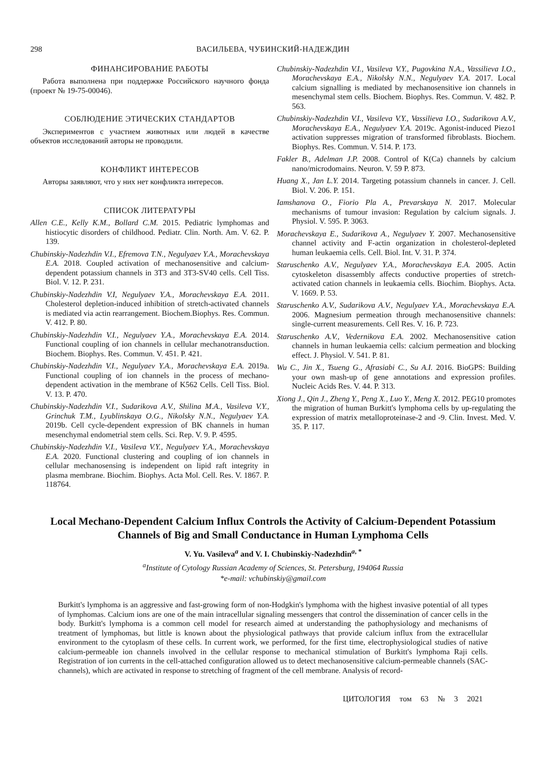298 ВАСИЛЬЕВА, ЧУБИНСКИЙ-НАДЕЖДИН
ФИНАНСИРОВАНИЕ РАБОТЫ
Работа выполнена при поддержке Российского научного фонда (проект № 19-75-00046).
СОБЛЮДЕНИЕ ЭТИЧЕСКИХ СТАНДАРТОВ
Экспериментов с участием животных или людей в качестве объектов исследований авторы не проводили.
КОНФЛИКТ ИНТЕРЕСОВ
Авторы заявляют, что у них нет конфликта интересов.
СПИСОК ЛИТЕРАТУРЫ
Allen C.E., Kelly K.M., Bollard C.M. 2015. Pediatric lymphomas and histiocytic disorders of childhood. Pediatr. Clin. North. Am. V. 62. P. 139.
Chubinskiy-Nadezhdin V.I., Efremova T.N., Negulyaev Y.A., Morachevskaya E.A. 2018. Coupled activation of mechanosensitive and calcium-dependent potassium channels in 3T3 and 3T3-SV40 cells. Cell Tiss. Biol. V. 12. P. 231.
Chubinskiy-Nadezhdin V.I, Negulyaev Y.A., Morachevskaya E.A. 2011. Cholesterol depletion-induced inhibition of stretch-activated channels is mediated via actin rearrangement. Biochem.Biophys. Res. Commun. V. 412. P. 80.
Chubinskiy-Nadezhdin V.I., Negulyaev Y.A., Morachevskaya E.A. 2014. Functional coupling of ion channels in cellular mechanotransduction. Biochem. Biophys. Res. Commun. V. 451. P. 421.
Chubinskiy-Nadezhdin V.I., Negulyaev Y.A., Morachevskaya E.A. 2019a. Functional coupling of ion channels in the process of mechano-dependent activation in the membrane of K562 Cells. Cell Tiss. Biol. V. 13. P. 470.
Chubinskiy-Nadezhdin V.I., Sudarikova A.V., Shilina M.A., Vasileva V.Y., Grinchuk T.M., Lyublinskaya O.G., Nikolsky N.N., Negulyaev Y.A. 2019b. Cell cycle-dependent expression of BK channels in human mesenchymal endometrial stem cells. Sci. Rep. V. 9. P. 4595.
Chubinskiy-Nadezhdin V.I., Vasileva V.Y., Negulyaev Y.A., Morachevskaya E.A. 2020. Functional clustering and coupling of ion channels in cellular mechanosensing is independent on lipid raft integrity in plasma membrane. Biochim. Biophys. Acta Mol. Cell. Res. V. 1867. P. 118764.
Chubinskiy-Nadezhdin V.I., Vasileva V.Y., Pugovkina N.A., Vassilieva I.O., Morachevskaya E.A., Nikolsky N.N., Negulyaev Y.A. 2017. Local calcium signalling is mediated by mechanosensitive ion channels in mesenchymal stem cells. Biochem. Biophys. Res. Commun. V. 482. P. 563.
Chubinskiy-Nadezhdin V.I., Vasileva V.Y., Vassilieva I.O., Sudarikova A.V., Morachevskaya E.A., Negulyaev Y.A. 2019c. Agonist-induced Piezo1 activation suppresses migration of transformed fibroblasts. Biochem. Biophys. Res. Commun. V. 514. P. 173.
Fakler B., Adelman J.P. 2008. Control of K(Ca) channels by calcium nano/microdomains. Neuron. V. 59 P. 873.
Huang X., Jan L.Y. 2014. Targeting potassium channels in cancer. J. Cell. Biol. V. 206. P. 151.
Iamshanova O., Fiorio Pla A., Prevarskaya N. 2017. Molecular mechanisms of tumour invasion: Regulation by calcium signals. J. Physiol. V. 595. P. 3063.
Morachevskaya E., Sudarikova A., Negulyaev Y. 2007. Mechanosensitive channel activity and F-actin organization in cholesterol-depleted human leukaemia cells. Cell. Biol. Int. V. 31. P. 374.
Staruschenko A.V., Negulyaev Y.A., Morachevskaya E.A. 2005. Actin cytoskeleton disassembly affects conductive properties of stretch-activated cation channels in leukaemia cells. Biochim. Biophys. Acta. V. 1669. P. 53.
Staruschenko A.V., Sudarikova A.V., Negulyaev Y.A., Morachevskaya E.A. 2006. Magnesium permeation through mechanosensitive channels: single-current measurements. Cell Res. V. 16. P. 723.
Staruschenko A.V., Vedernikova E.A. 2002. Mechanosensitive cation channels in human leukaemia cells: calcium permeation and blocking effect. J. Physiol. V. 541. P. 81.
Wu C., Jin X., Tsueng G., Afrasiabi C., Su A.I. 2016. BioGPS: Building your own mash-up of gene annotations and expression profiles. Nucleic Acids Res. V. 44. P. 313.
Xiong J., Qin J., Zheng Y., Peng X., Luo Y., Meng X. 2012. PEG10 promotes the migration of human Burkitt's lymphoma cells by up-regulating the expression of matrix metalloproteinase-2 and -9. Clin. Invest. Med. V. 35. P. 117.
Local Mechano-Dependent Calcium Influx Controls the Activity of Calcium-Dependent Potassium Channels of Big and Small Conductance in Human Lymphoma Cells
V. Yu. Vasileva<sup>a</sup> and V. I. Chubinskiy-Nadezhdin<sup>a, *</sup>
<sup>a</sup> Institute of Cytology Russian Academy of Sciences, St. Petersburg, 194064 Russia
*e-mail: vchubinskiy@gmail.com
Burkitt's lymphoma is an aggressive and fast-growing form of non-Hodgkin's lymphoma with the highest invasive potential of all types of lymphomas. Calcium ions are one of the main intracellular signaling messengers that control the dissemination of cancer cells in the body. Burkitt's lymphoma is a common cell model for research aimed at understanding the pathophysiology and mechanisms of treatment of lymphomas, but little is known about the physiological pathways that provide calcium influx from the extracellular environment to the cytoplasm of these cells. In current work, we performed, for the first time, electrophysiological studies of native calcium-permeable ion channels involved in the cellular response to mechanical stimulation of Burkitt's lymphoma Raji cells. Registration of ion currents in the cell-attached configuration allowed us to detect mechanosensitive calcium-permeable channels (SAC-channels), which are activated in response to stretching of fragment of the cell membrane. Analysis of record-
ЦИТОЛОГИЯ том 63 № 3 2021